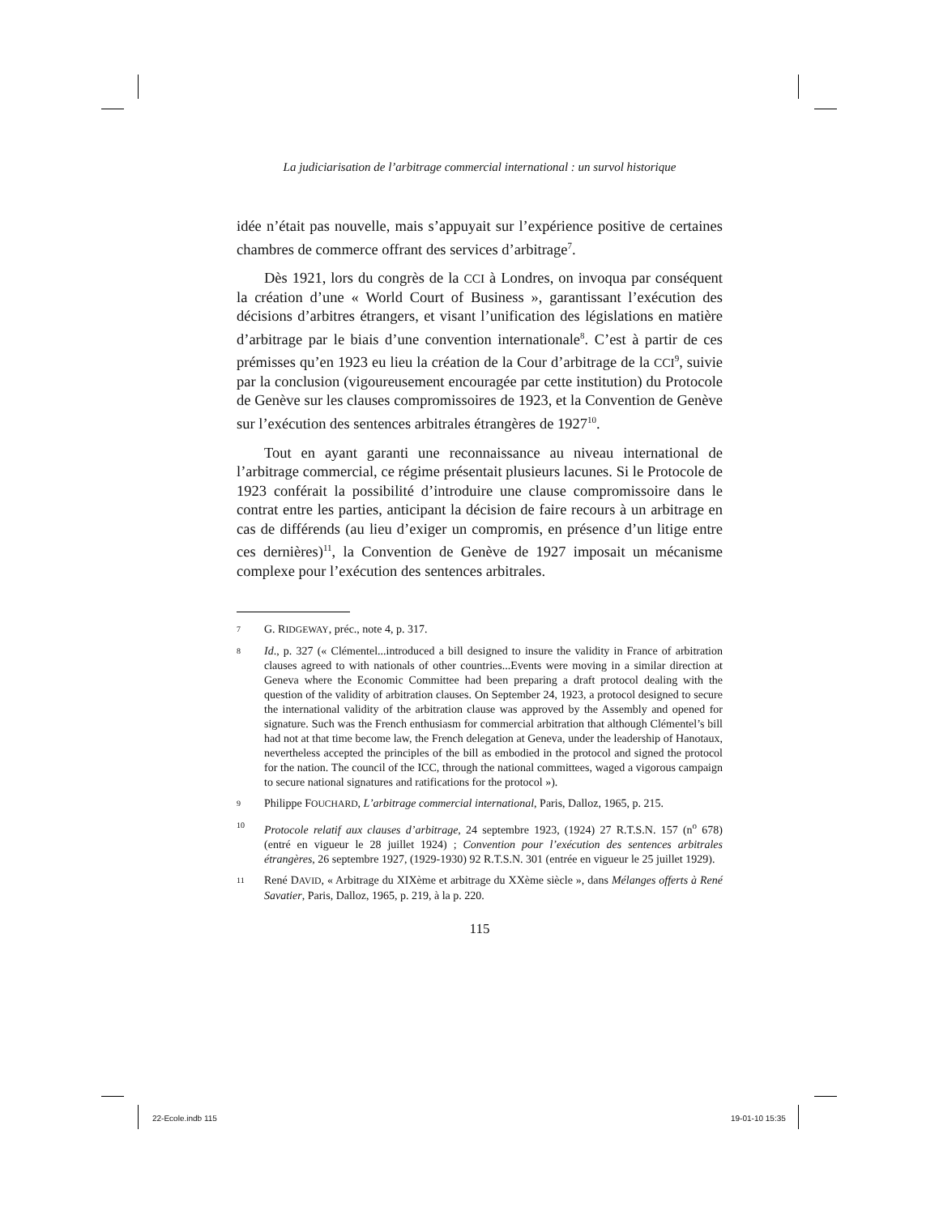La judiciarisation de l’arbitrage commercial international : un survol historique
idée n’était pas nouvelle, mais s’appuyait sur l’expérience positive de certaines chambres de commerce offrant des services d’arbitrage<sup>7</sup>.
Dès 1921, lors du congrès de la CCI à Londres, on invoqua par conséquent la création d’une « World Court of Business », garantissant l’exécution des décisions d’arbitres étrangers, et visant l’unification des législations en matière d’arbitrage par le biais d’une convention internationale<sup>8</sup>. C’est à partir de ces prémisses qu’en 1923 eu lieu la création de la Cour d’arbitrage de la CCI<sup>9</sup>, suivie par la conclusion (vigoureusement encouragée par cette institution) du Protocole de Genève sur les clauses compromissoires de 1923, et la Convention de Genève sur l’exécution des sentences arbitrales étrangères de 1927<sup>10</sup>.
Tout en ayant garanti une reconnaissance au niveau international de l’arbitrage commercial, ce régime présentait plusieurs lacunes. Si le Protocole de 1923 conférait la possibilité d’introduire une clause compromissoire dans le contrat entre les parties, anticipant la décision de faire recours à un arbitrage en cas de différends (au lieu d’exiger un compromis, en présence d’un litige entre ces dernières)<sup>11</sup>, la Convention de Genève de 1927 imposait un mécanisme complexe pour l’exécution des sentences arbitrales.
7 G. RIDGEWAY, préc., note 4, p. 317.
8 Id., p. 327 (« Clémentel...introduced a bill designed to insure the validity in France of arbitration clauses agreed to with nationals of other countries...Events were moving in a similar direction at Geneva where the Economic Committee had been preparing a draft protocol dealing with the question of the validity of arbitration clauses. On September 24, 1923, a protocol designed to secure the international validity of the arbitration clause was approved by the Assembly and opened for signature. Such was the French enthusiasm for commercial arbitration that although Clémentel’s bill had not at that time become law, the French delegation at Geneva, under the leadership of Hanotaux, nevertheless accepted the principles of the bill as embodied in the protocol and signed the protocol for the nation. The council of the ICC, through the national committees, waged a vigorous campaign to secure national signatures and ratifications for the protocol »).
9 Philippe FOUCHARD, L’arbitrage commercial international, Paris, Dalloz, 1965, p. 215.
10 Protocole relatif aux clauses d’arbitrage, 24 septembre 1923, (1924) 27 R.T.S.N. 157 (n<sup>o</sup> 678) (entré en vigueur le 28 juillet 1924) ; Convention pour l’exécution des sentences arbitrales étrangères, 26 septembre 1927, (1929-1930) 92 R.T.S.N. 301 (entrée en vigueur le 25 juillet 1929).
11 René DAVID, « Arbitrage du XIXème et arbitrage du XXème siècle », dans Mélanges offerts à René Savatier, Paris, Dalloz, 1965, p. 219, à la p. 220.
115
22-Ecole.indb 115 19-01-10 15:35